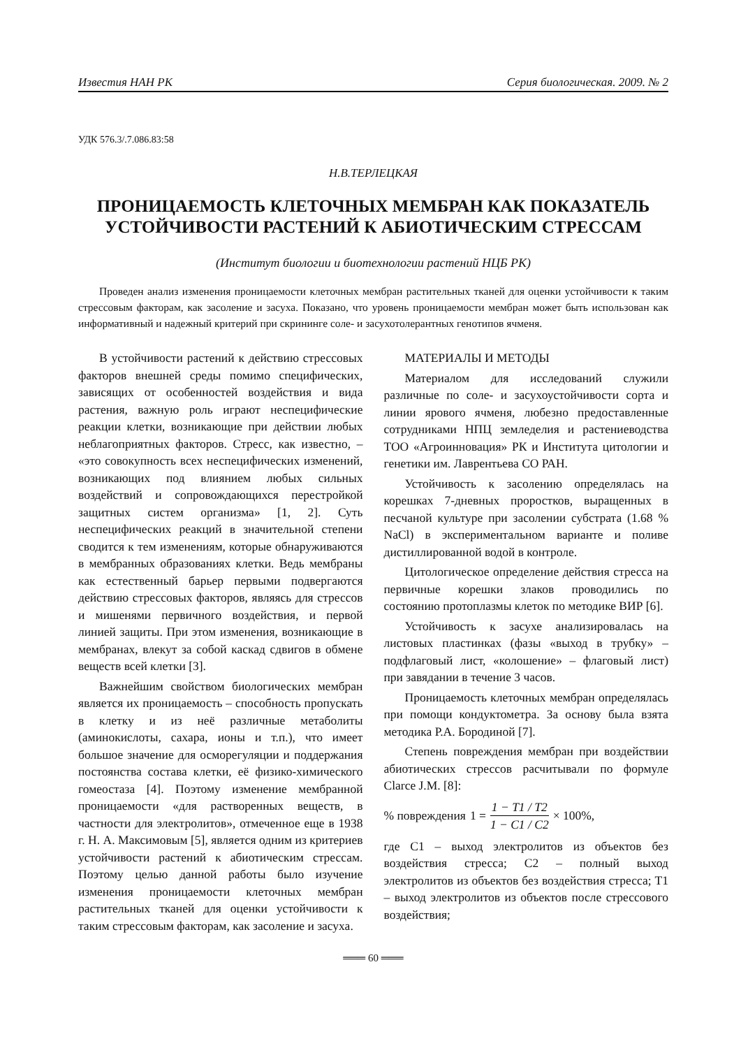Известия НАН РК Серия биологическая. 2009. № 2
УДК 576.3/.7.086.83:58
Н.В.ТЕРЛЕЦКАЯ
ПРОНИЦАЕМОСТЬ КЛЕТОЧНЫХ МЕМБРАН КАК ПОКАЗАТЕЛЬ УСТОЙЧИВОСТИ РАСТЕНИЙ К АБИОТИЧЕСКИМ СТРЕССАМ
(Институт биологии и биотехнологии растений НЦБ РК)
Проведен анализ изменения проницаемости клеточных мембран растительных тканей для оценки устойчивости к таким стрессовым факторам, как засоление и засуха. Показано, что уровень проницаемости мембран может быть использован как информативный и надежный критерий при скрининге соле- и засухотолерантных генотипов ячменя.
В устойчивости растений к действию стрессовых факторов внешней среды помимо специфических, зависящих от особенностей воздействия и вида растения, важную роль играют неспецифические реакции клетки, возникающие при действии любых неблагоприятных факторов. Стресс, как известно, – «это совокупность всех неспецифических изменений, возникающих под влиянием любых сильных воздействий и сопровождающихся перестройкой защитных систем организма» [1, 2]. Суть неспецифических реакций в значительной степени сводится к тем изменениям, которые обнаруживаются в мембранных образованиях клетки. Ведь мембраны как естественный барьер первыми подвергаются действию стрессовых факторов, являясь для стрессов и мишенями первичного воздействия, и первой линией защиты. При этом изменения, возникающие в мембранах, влекут за собой каскад сдвигов в обмене веществ всей клетки [3].
Важнейшим свойством биологических мембран является их проницаемость – способность пропускать в клетку и из неё различные метаболиты (аминокислоты, сахара, ионы и т.п.), что имеет большое значение для осморегуляции и поддержания постоянства состава клетки, её физико-химического гомеостаза [4]. Поэтому изменение мембранной проницаемости «для растворенных веществ, в частности для электролитов», отмеченное еще в 1938 г. Н. А. Максимовым [5], является одним из критериев устойчивости растений к абиотическим стрессам. Поэтому целью данной работы было изучение изменения проницаемости клеточных мембран растительных тканей для оценки устойчивости к таким стрессовым факторам, как засоление и засуха.
МАТЕРИАЛЫ И МЕТОДЫ
Материалом для исследований служили различные по соле- и засухоустойчивости сорта и линии ярового ячменя, любезно предоставленные сотрудниками НПЦ земледелия и растениеводства ТОО «Агроинновация» РК и Института цитологии и генетики им. Лаврентьева СО РАН.
Устойчивость к засолению определялась на корешках 7-дневных проростков, выращенных в песчаной культуре при засолении субстрата (1.68 % NaCl) в экспериментальном варианте и поливе дистиллированной водой в контроле.
Цитологическое определение действия стресса на первичные корешки злаков проводились по состоянию протоплазмы клеток по методике ВИР [6].
Устойчивость к засухе анализировалась на листовых пластинках (фазы «выход в трубку» – подфлаговый лист, «колошение» – флаговый лист) при завядании в течение 3 часов.
Проницаемость клеточных мембран определялась при помощи кондуктометра. За основу была взята методика Р.А. Бородиной [7].
Степень повреждения мембран при воздействии абиотических стрессов расчитывали по формуле Clarce J.M. [8]:
% повреждения 1 = 1 − T1 / T2 1 − C1 / C2 × 100%,
где C1 – выход электролитов из объектов без воздействия стресса; C2 – полный выход электролитов из объектов без воздействия стресса; T1 – выход электролитов из объектов после стрессового воздействия;
═══ 60 ═══